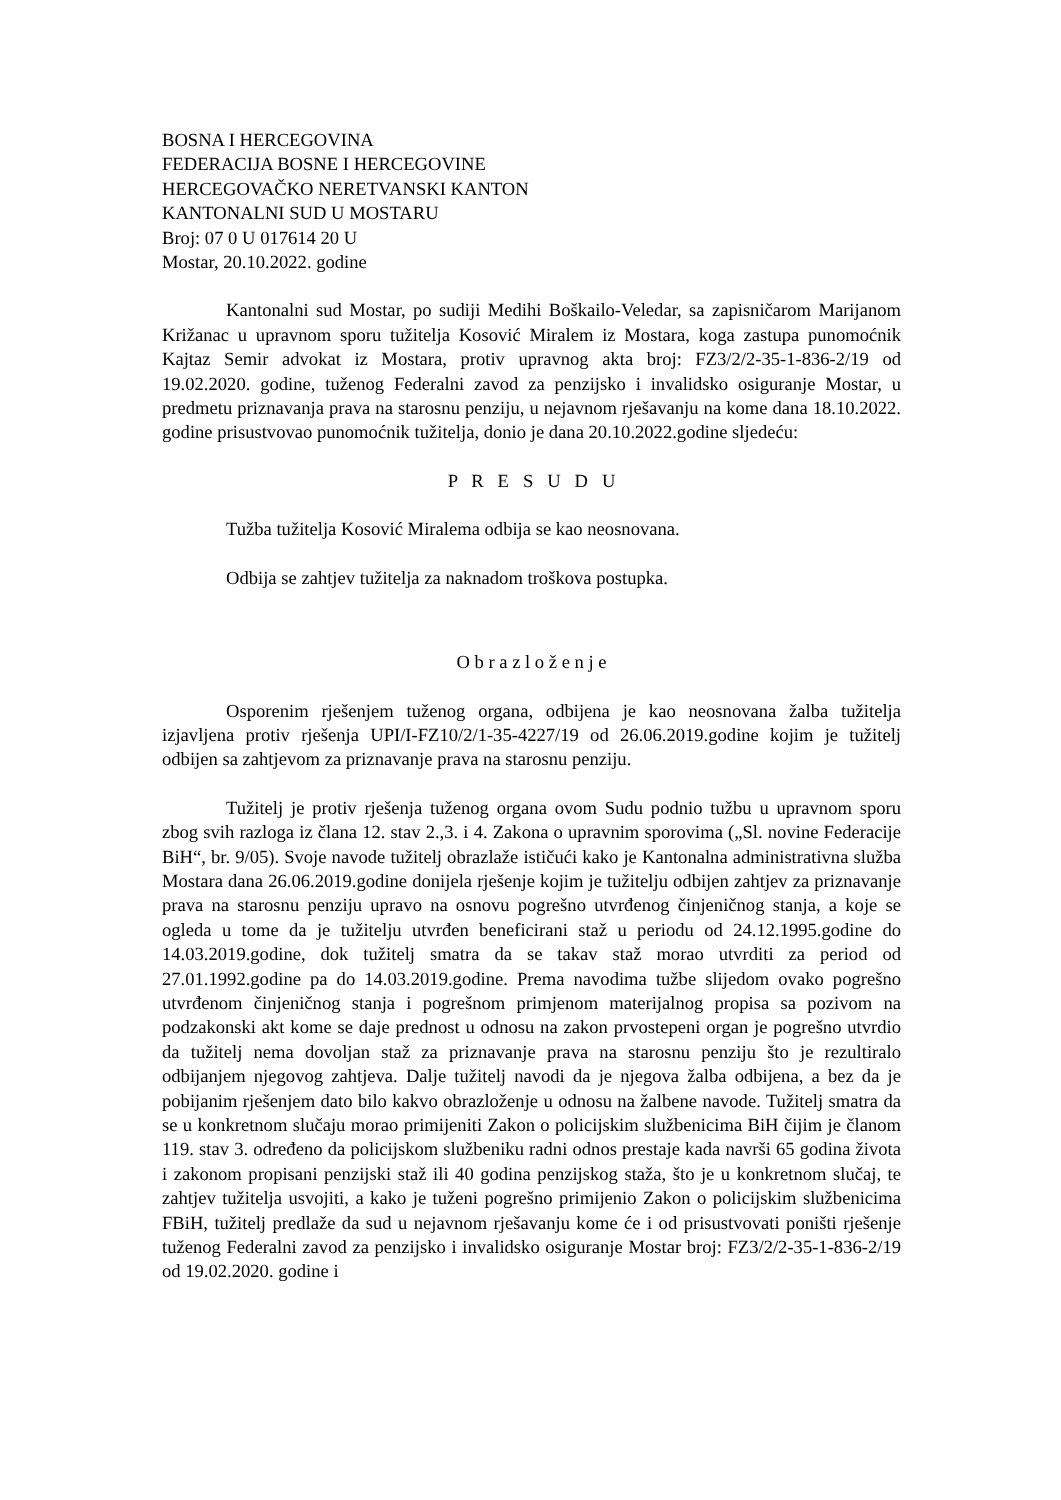BOSNA I HERCEGOVINA
FEDERACIJA BOSNE I HERCEGOVINE
HERCEGOVAČKO NERETVANSKI KANTON
KANTONALNI SUD U MOSTARU
Broj: 07 0 U 017614 20 U
Mostar, 20.10.2022. godine
Kantonalni sud Mostar, po sudiji Medihi Boškailo-Veledar, sa zapisničarom Marijanom Križanac u upravnom sporu tužitelja Kosović Miralem iz Mostara, koga zastupa punomoćnik Kajtaz Semir advokat iz Mostara, protiv upravnog akta broj: FZ3/2/2-35-1-836-2/19 od 19.02.2020. godine, tuženog Federalni zavod za penzijsko i invalidsko osiguranje Mostar, u predmetu priznavanja prava na starosnu penziju, u nejavnom rješavanju na kome dana 18.10.2022. godine prisustvovao punomoćnik tužitelja, donio je dana 20.10.2022.godine sljedeću:
P R E S U D U
Tužba tužitelja Kosović Miralema odbija se kao neosnovana.
Odbija se zahtjev tužitelja za naknadom troškova postupka.
O b r a z l o ž e n j e
Osporenim rješenjem tuženog organa, odbijena je kao neosnovana žalba tužitelja izjavljena protiv rješenja UPI/I-FZ10/2/1-35-4227/19 od 26.06.2019.godine kojim je tužitelj odbijen sa zahtjevom za priznavanje prava na starosnu penziju.
Tužitelj je protiv rješenja tuženog organa ovom Sudu podnio tužbu u upravnom sporu zbog svih razloga iz člana 12. stav 2.,3. i 4. Zakona o upravnim sporovima („Sl. novine Federacije BiH“, br. 9/05). Svoje navode tužitelj obrazlaže ističući kako je Kantonalna administrativna služba Mostara dana 26.06.2019.godine donijela rješenje kojim je tužitelju odbijen zahtjev za priznavanje prava na starosnu penziju upravo na osnovu pogrešno utvrđenog činjeničnog stanja, a koje se ogleda u tome da je tužitelju utvrđen beneficirani staž u periodu od 24.12.1995.godine do 14.03.2019.godine, dok tužitelj smatra da se takav staž morao utvrditi za period od 27.01.1992.godine pa do 14.03.2019.godine. Prema navodima tužbe slijedom ovako pogrešno utvrđenom činjeničnog stanja i pogrešnom primjenom materijalnog propisa sa pozivom na podzakonski akt kome se daje prednost u odnosu na zakon prvostepeni organ je pogrešno utvrdio da tužitelj nema dovoljan staž za priznavanje prava na starosnu penziju što je rezultiralo odbijanjem njegovog zahtjeva. Dalje tužitelj navodi da je njegova žalba odbijena, a bez da je pobijanim rješenjem dato bilo kakvo obrazloženje u odnosu na žalbene navode. Tužitelj smatra da se u konkretnom slučaju morao primijeniti Zakon o policijskim službenicima BiH čijim je članom 119. stav 3. određeno da policijskom službeniku radni odnos prestaje kada navrši 65 godina života i zakonom propisani penzijski staž ili 40 godina penzijskog staža, što je u konkretnom slučaj, te zahtjev tužitelja usvojiti, a kako je tuženi pogrešno primijenio Zakon o policijskim službenicima FBiH, tužitelj predlaže da sud u nejavnom rješavanju kome će i od prisustvovati poništi rješenje tuženog Federalni zavod za penzijsko i invalidsko osiguranje Mostar broj: FZ3/2/2-35-1-836-2/19 od 19.02.2020. godine i